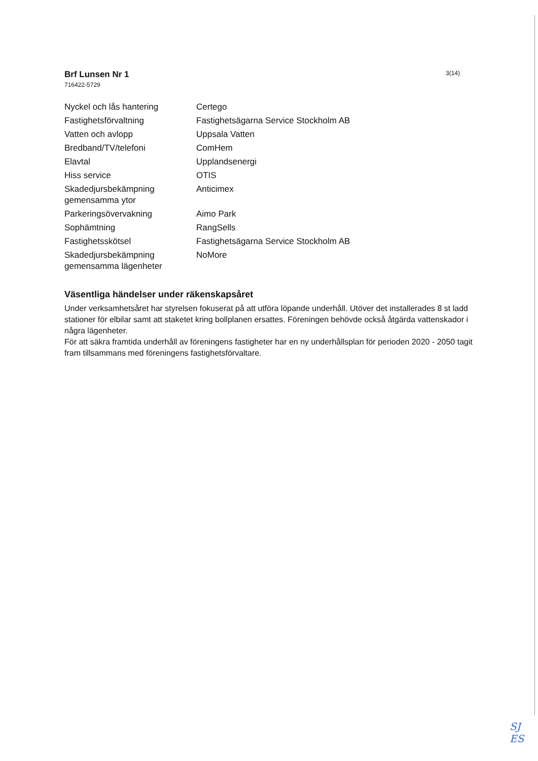3(14)
Brf Lunsen Nr 1
716422-5729
| Nyckel och lås hantering | Certego |
| Fastighetsförvaltning | Fastighetsägarna Service Stockholm AB |
| Vatten och avlopp | Uppsala Vatten |
| Bredband/TV/telefoni | ComHem |
| Elavtal | Upplandsenergi |
| Hiss service | OTIS |
| Skadedjursbekämpning gemensamma ytor | Anticimex |
| Parkeringsövervakning | Aimo Park |
| Sophämtning | RangSells |
| Fastighetsskötsel | Fastighetsägarna Service Stockholm AB |
| Skadedjursbekämpning gemensamma lägenheter | NoMore |
Väsentliga händelser under räkenskapsåret
Under verksamhetsåret har styrelsen fokuserat på att utföra löpande underhåll. Utöver det installerades 8 st ladd stationer för elbilar samt att staketet kring bollplanen ersattes. Föreningen behövde också åtgärda vattenskador i några lägenheter.
För att säkra framtida underhåll av föreningens fastigheter har en ny underhållsplan för perioden 2020 - 2050 tagit fram tillsammans med föreningens fastighetsförvaltare.
SJ
ES